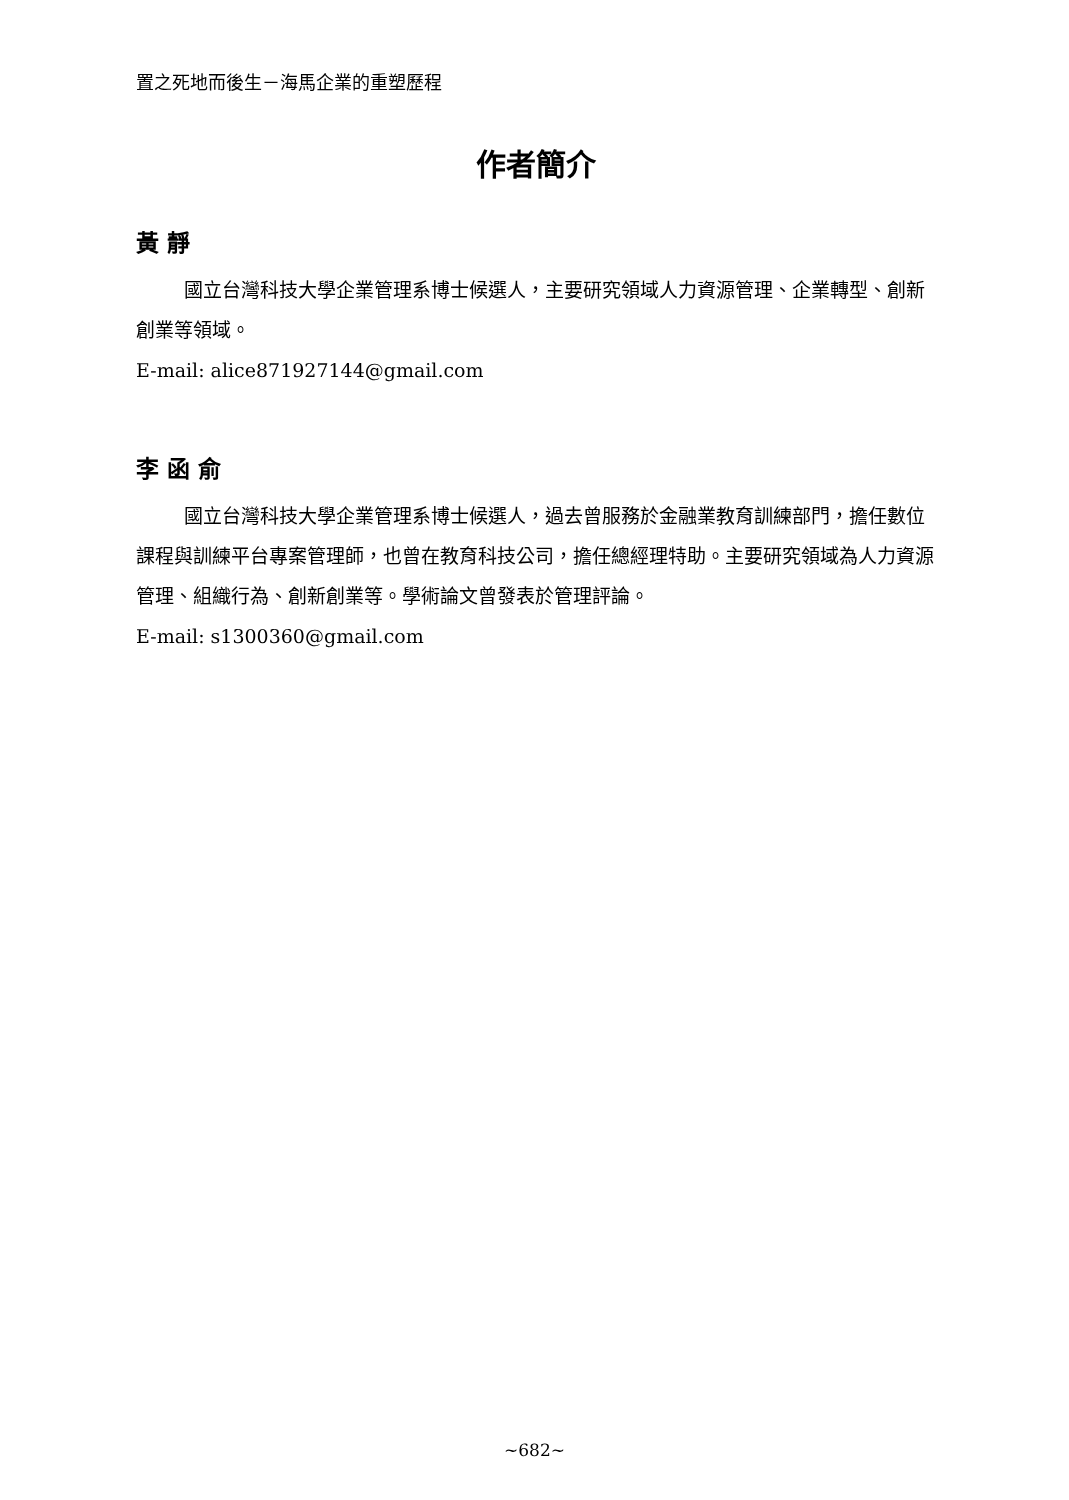置之死地而後生－海馬企業的重塑歷程
作者簡介
黃 靜
國立台灣科技大學企業管理系博士候選人，主要研究領域人力資源管理、企業轉型、創新創業等領域。
E-mail: alice871927144@gmail.com
李 函 俞
國立台灣科技大學企業管理系博士候選人，過去曾服務於金融業教育訓練部門，擔任數位課程與訓練平台專案管理師，也曾在教育科技公司，擔任總經理特助。主要研究領域為人力資源管理、組織行為、創新創業等。學術論文曾發表於管理評論。
E-mail: s1300360@gmail.com
~682~